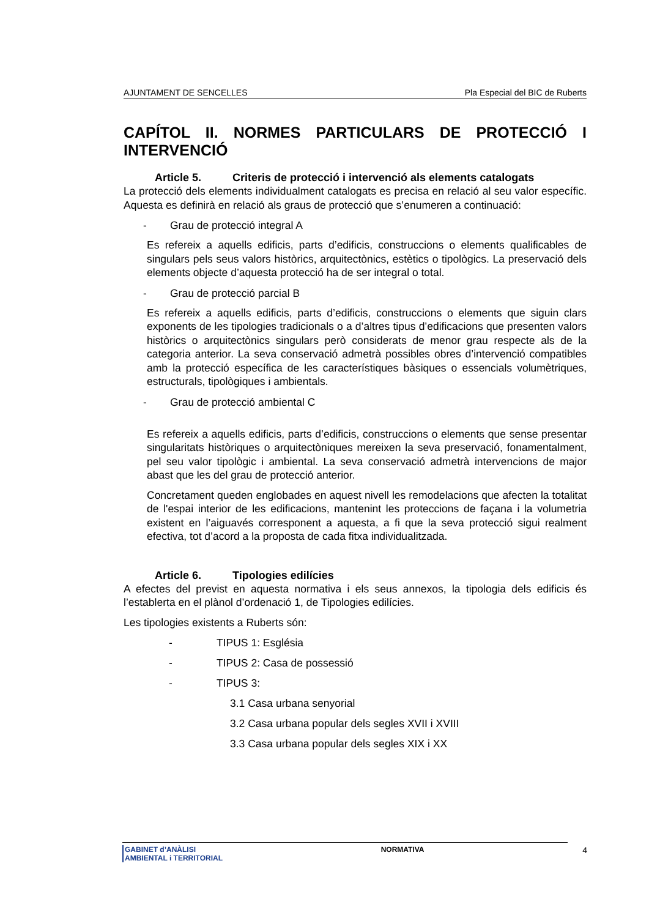AJUNTAMENT DE SENCELLES Pla Especial del BIC de Ruberts
CAPÍTOL II. NORMES PARTICULARS DE PROTECCIÓ I INTERVENCIÓ
Article 5. Criteris de protecció i intervenció als elements catalogats
La protecció dels elements individualment catalogats es precisa en relació al seu valor específic. Aquesta es definirà en relació als graus de protecció que s’enumeren a continuació:
- Grau de protecció integral A
Es refereix a aquells edificis, parts d’edificis, construccions o elements qualificables de singulars pels seus valors històrics, arquitectònics, estètics o tipològics. La preservació dels elements objecte d’aquesta protecció ha de ser integral o total.
- Grau de protecció parcial B
Es refereix a aquells edificis, parts d’edificis, construccions o elements que siguin clars exponents de les tipologies tradicionals o a d’altres tipus d’edificacions que presenten valors històrics o arquitectònics singulars però considerats de menor grau respecte als de la categoria anterior. La seva conservació admetrà possibles obres d’intervenció compatibles amb la protecció específica de les característiques bàsiques o essencials volumètriques, estructurals, tipològiques i ambientals.
- Grau de protecció ambiental C
Es refereix a aquells edificis, parts d’edificis, construccions o elements que sense presentar singularitats històriques o arquitectòniques mereixen la seva preservació, fonamentalment, pel seu valor tipològic i ambiental. La seva conservació admetrà intervencions de major abast que les del grau de protecció anterior.
Concretament queden englobades en aquest nivell les remodelacions que afecten la totalitat de l'espai interior de les edificacions, mantenint les proteccions de façana i la volumetria existent en l’aiguavés corresponent a aquesta, a fi que la seva protecció sigui realment efectiva, tot d’acord a la proposta de cada fitxa individualitzada.
Article 6. Tipologies edilícies
A efectes del previst en aquesta normativa i els seus annexos, la tipologia dels edificis és l’establerta en el plànol d’ordenació 1, de Tipologies edilícies.
Les tipologies existents a Ruberts són:
- TIPUS 1: Església
- TIPUS 2: Casa de possessió
- TIPUS 3:
3.1 Casa urbana senyorial
3.2 Casa urbana popular dels segles XVII i XVIII
3.3 Casa urbana popular dels segles XIX i XX
GABINET d’ANÀLISI
AMBIENTAL i TERRITORIAL
NORMATIVA 4